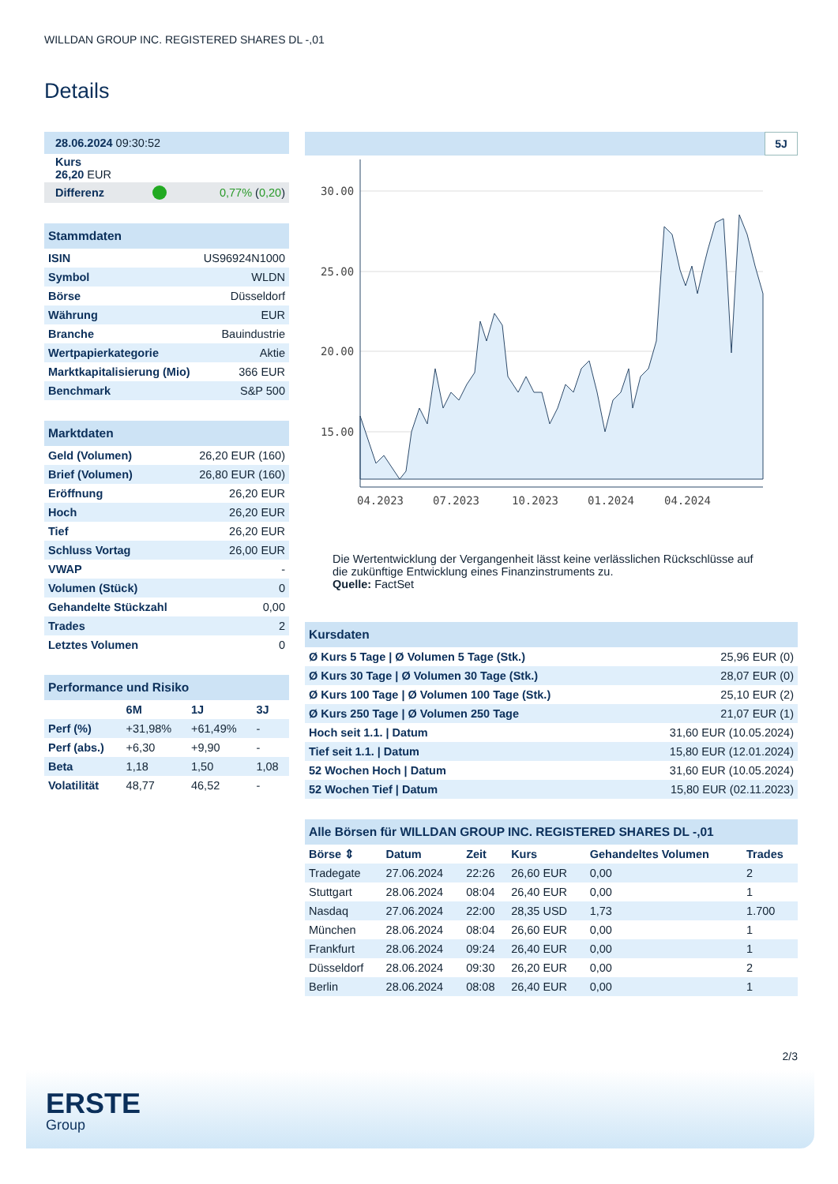WILLDAN GROUP INC. REGISTERED SHARES DL -,01
Details
| 28.06.2024 09:30:52 | | |
| Kurs 26,20 EUR | | |
| Differenz | | 0,77% ( 0,20 ) |
| Stammdaten | |
| ISIN | US96924N1000 |
| Symbol | WLDN |
| Börse | Düsseldorf |
| Währung | EUR |
| Branche | Bauindustrie |
| Wertpapierkategorie | Aktie |
| Marktkapitalisierung (Mio) | 366 EUR |
| Benchmark | S&P 500 |
| Marktdaten | |
| Geld (Volumen) | 26,20 EUR (160) |
| Brief (Volumen) | 26,80 EUR (160) |
| Eröffnung | 26,20 EUR |
| Hoch | 26,20 EUR |
| Tief | 26,20 EUR |
| Schluss Vortag | 26,00 EUR |
| VWAP | - |
| Volumen (Stück) | 0 |
| Gehandelte Stückzahl | 0,00 |
| Trades | 2 |
| Letztes Volumen | 0 |
| Performance und Risiko | | | |
| | 6M | 1J | 3J |
| Perf (%) | +31,98% | +61,49% | - |
| Perf (abs.) | +6,30 | +9,90 | - |
| Beta | 1,18 | 1,50 | 1,08 |
| Volatilität | 48,77 | 46,52 | - |
5J
30.00
25.00
20.00
15.00
04.2023
07.2023
10.2023
01.2024
04.2024
Die Wertentwicklung der Vergangenheit lässt keine verlässlichen Rückschlüsse auf die zukünftige Entwicklung eines Finanzinstruments zu.
Quelle: FactSet
| Kursdaten | |
| Ø Kurs 5 Tage / Ø Volumen 5 Tage (Stk.) | 25,96 EUR (0) |
| Ø Kurs 30 Tage / Ø Volumen 30 Tage (Stk.) | 28,07 EUR (0) |
| Ø Kurs 100 Tage / Ø Volumen 100 Tage (Stk.) | 25,10 EUR (2) |
| Ø Kurs 250 Tage / Ø Volumen 250 Tage | 21,07 EUR (1) |
| Hoch seit 1.1. / Datum | 31,60 EUR (10.05.2024) |
| Tief seit 1.1. / Datum | 15,80 EUR (12.01.2024) |
| 52 Wochen Hoch / Datum | 31,60 EUR (10.05.2024) |
| 52 Wochen Tief / Datum | 15,80 EUR (02.11.2023) |
| Alle Börsen für WILLDAN GROUP INC. REGISTERED SHARES DL -,01 | | | | | |
| Börse ⇕ | Datum | Zeit | Kurs | Gehandeltes Volumen | Trades |
| Tradegate | 27.06.2024 | 22:26 | 26,60 EUR | 0,00 | 2 |
| Stuttgart | 28.06.2024 | 08:04 | 26,40 EUR | 0,00 | 1 |
| Nasdaq | 27.06.2024 | 22:00 | 28,35 USD | 1,73 | 1.700 |
| München | 28.06.2024 | 08:04 | 26,60 EUR | 0,00 | 1 |
| Frankfurt | 28.06.2024 | 09:24 | 26,40 EUR | 0,00 | 1 |
| Düsseldorf | 28.06.2024 | 09:30 | 26,20 EUR | 0,00 | 2 |
| Berlin | 28.06.2024 | 08:08 | 26,40 EUR | 0,00 | 1 |
2/3
ERSTE
Group